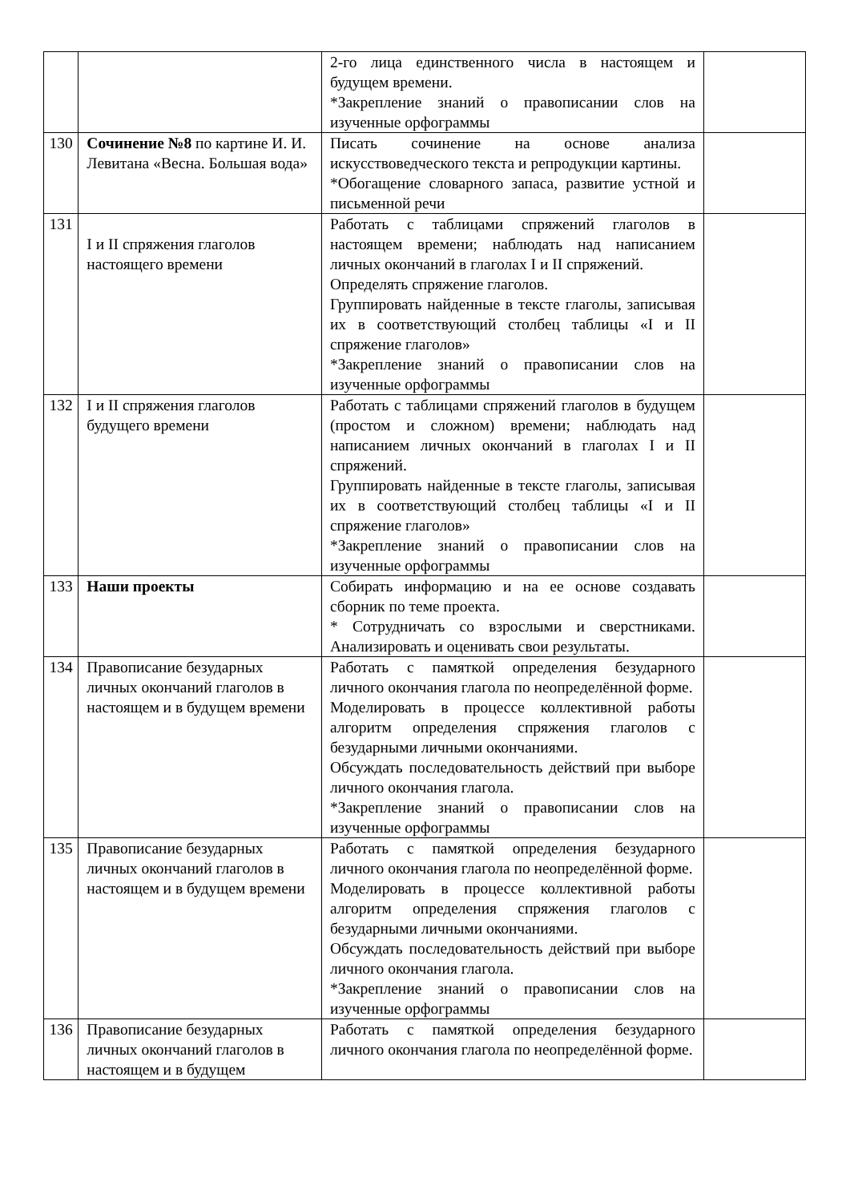| | | 2-го лица единственного числа в настоящем и будущем времени. *Закрепление знаний о правописании слов на изученные орфограммы | |
| 130 | Сочинение №8 по картине И. И. Левитана «Весна. Большая вода» | Писать сочинение на основе анализа искусствоведческого текста и репродукции картины. *Обогащение словарного запаса, развитие устной и письменной речи | |
| 131 | I и II спряжения глаголов настоящего времени | Работать с таблицами спряжений глаголов в настоящем времени; наблюдать над написанием личных окончаний в глаголах I и II спряжений. Определять спряжение глаголов. Группировать найденные в тексте глаголы, записывая их в соответствующий столбец таблицы «I и II спряжение глаголов» *Закрепление знаний о правописании слов на изученные орфограммы | |
| 132 | I и II спряжения глаголов будущего времени | Работать с таблицами спряжений глаголов в будущем (простом и сложном) времени; наблюдать над написанием личных окончаний в глаголах I и II спряжений. Группировать найденные в тексте глаголы, записывая их в соответствующий столбец таблицы «I и II спряжение глаголов» *Закрепление знаний о правописании слов на изученные орфограммы | |
| 133 | Наши проекты | Собирать информацию и на ее основе создавать сборник по теме проекта. * Сотрудничать со взрослыми и сверстниками. Анализировать и оценивать свои результаты. | |
| 134 | Правописание безударных личных окончаний глаголов в настоящем и в будущем времени | Работать с памяткой определения безударного личного окончания глагола по неопределённой форме. Моделировать в процессе коллективной работы алгоритм определения спряжения глаголов с безударными личными окончаниями. Обсуждать последовательность действий при выборе личного окончания глагола. *Закрепление знаний о правописании слов на изученные орфограммы | |
| 135 | Правописание безударных личных окончаний глаголов в настоящем и в будущем времени | Работать с памяткой определения безударного личного окончания глагола по неопределённой форме. Моделировать в процессе коллективной работы алгоритм определения спряжения глаголов с безударными личными окончаниями. Обсуждать последовательность действий при выборе личного окончания глагола. *Закрепление знаний о правописании слов на изученные орфограммы | |
| 136 | Правописание безударных личных окончаний глаголов в настоящем и в будущем | Работать с памяткой определения безударного личного окончания глагола по неопределённой форме. | |